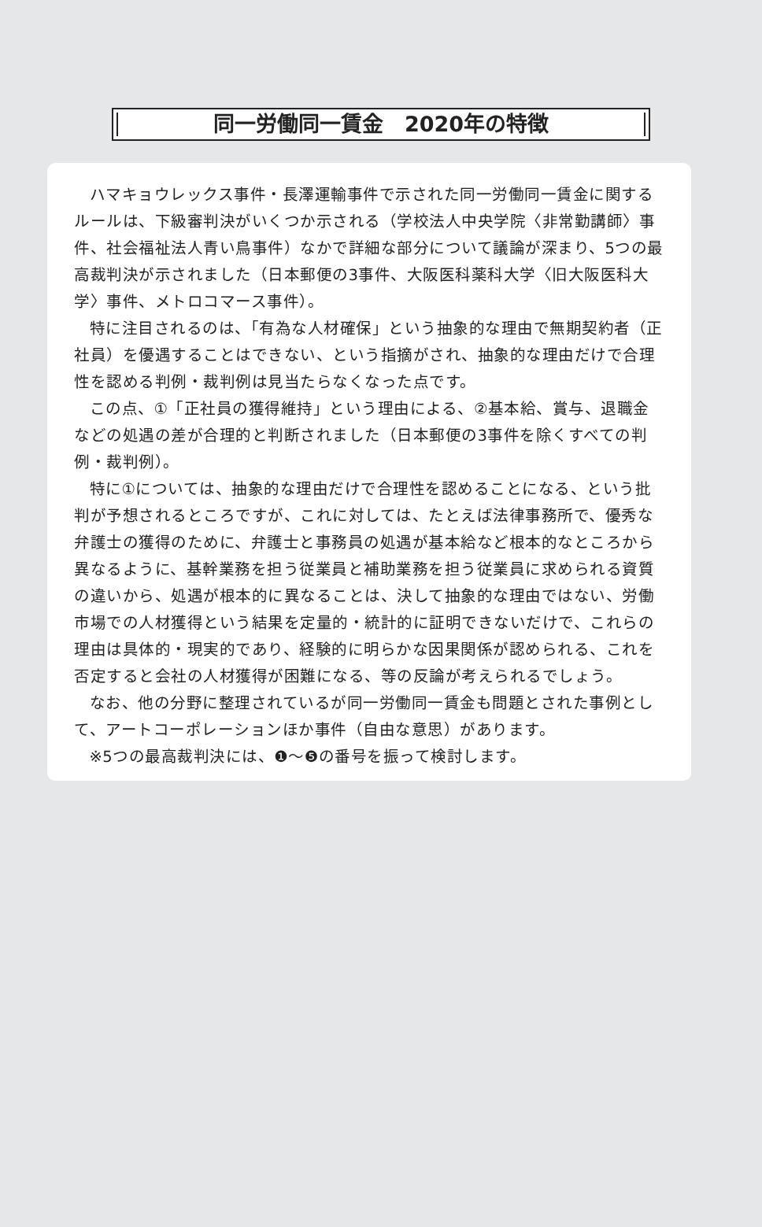同一労働同一賃金　2020年の特徴
ハマキョウレックス事件・長澤運輸事件で示された同一労働同一賃金に関するルールは、下級審判決がいくつか示される（学校法人中央学院〈非常勤講師〉事件、社会福祉法人青い鳥事件）なかで詳細な部分について議論が深まり、5つの最高裁判決が示されました（日本郵便の3事件、大阪医科薬科大学〈旧大阪医科大学〉事件、メトロコマース事件）。
特に注目されるのは、「有為な人材確保」という抽象的な理由で無期契約者（正社員）を優遇することはできない、という指摘がされ、抽象的な理由だけで合理性を認める判例・裁判例は見当たらなくなった点です。
この点、①「正社員の獲得維持」という理由による、②基本給、賞与、退職金などの処遇の差が合理的と判断されました（日本郵便の3事件を除くすべての判例・裁判例）。
特に①については、抽象的な理由だけで合理性を認めることになる、という批判が予想されるところですが、これに対しては、たとえば法律事務所で、優秀な弁護士の獲得のために、弁護士と事務員の処遇が基本給など根本的なところから異なるように、基幹業務を担う従業員と補助業務を担う従業員に求められる資質の違いから、処遇が根本的に異なることは、決して抽象的な理由ではない、労働市場での人材獲得という結果を定量的・統計的に証明できないだけで、これらの理由は具体的・現実的であり、経験的に明らかな因果関係が認められる、これを否定すると会社の人材獲得が困難になる、等の反論が考えられるでしょう。
なお、他の分野に整理されているが同一労働同一賃金も問題とされた事例として、アートコーポレーションほか事件（自由な意思）があります。
※5つの最高裁判決には、❶～❺の番号を振って検討します。